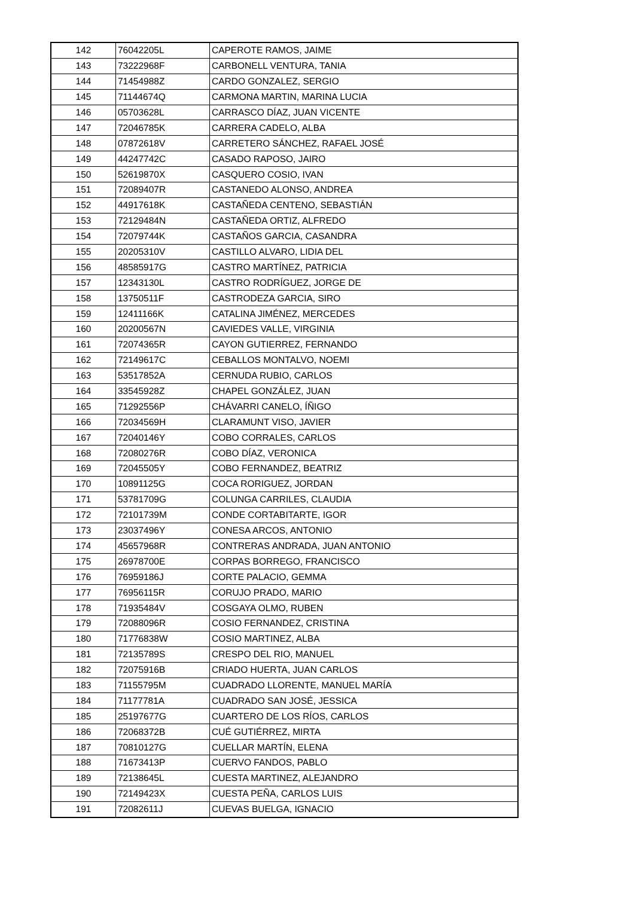| 142 | 76042205L | CAPEROTE RAMOS, JAIME |
| 143 | 73222968F | CARBONELL VENTURA, TANIA |
| 144 | 71454988Z | CARDO GONZALEZ, SERGIO |
| 145 | 71144674Q | CARMONA MARTIN, MARINA LUCIA |
| 146 | 05703628L | CARRASCO DÍAZ, JUAN VICENTE |
| 147 | 72046785K | CARRERA CADELO, ALBA |
| 148 | 07872618V | CARRETERO SÁNCHEZ, RAFAEL JOSÉ |
| 149 | 44247742C | CASADO RAPOSO, JAIRO |
| 150 | 52619870X | CASQUERO COSIO, IVAN |
| 151 | 72089407R | CASTANEDO ALONSO, ANDREA |
| 152 | 44917618K | CASTAÑEDA CENTENO, SEBASTIÁN |
| 153 | 72129484N | CASTAÑEDA ORTIZ, ALFREDO |
| 154 | 72079744K | CASTAÑOS GARCIA, CASANDRA |
| 155 | 20205310V | CASTILLO ALVARO, LIDIA DEL |
| 156 | 48585917G | CASTRO MARTÍNEZ, PATRICIA |
| 157 | 12343130L | CASTRO RODRÍGUEZ, JORGE DE |
| 158 | 13750511F | CASTRODEZA GARCIA, SIRO |
| 159 | 12411166K | CATALINA JIMÉNEZ, MERCEDES |
| 160 | 20200567N | CAVIEDES VALLE, VIRGINIA |
| 161 | 72074365R | CAYON GUTIERREZ, FERNANDO |
| 162 | 72149617C | CEBALLOS MONTALVO, NOEMI |
| 163 | 53517852A | CERNUDA RUBIO, CARLOS |
| 164 | 33545928Z | CHAPEL GONZÁLEZ, JUAN |
| 165 | 71292556P | CHÁVARRI CANELO, ÍÑIGO |
| 166 | 72034569H | CLARAMUNT VISO, JAVIER |
| 167 | 72040146Y | COBO CORRALES, CARLOS |
| 168 | 72080276R | COBO DÍAZ, VERONICA |
| 169 | 72045505Y | COBO FERNANDEZ, BEATRIZ |
| 170 | 10891125G | COCA RORIGUEZ, JORDAN |
| 171 | 53781709G | COLUNGA CARRILES, CLAUDIA |
| 172 | 72101739M | CONDE CORTABITARTE, IGOR |
| 173 | 23037496Y | CONESA ARCOS, ANTONIO |
| 174 | 45657968R | CONTRERAS ANDRADA, JUAN ANTONIO |
| 175 | 26978700E | CORPAS BORREGO, FRANCISCO |
| 176 | 76959186J | CORTE PALACIO, GEMMA |
| 177 | 76956115R | CORUJO PRADO, MARIO |
| 178 | 71935484V | COSGAYA OLMO, RUBEN |
| 179 | 72088096R | COSIO FERNANDEZ, CRISTINA |
| 180 | 71776838W | COSIO MARTINEZ, ALBA |
| 181 | 72135789S | CRESPO DEL RIO, MANUEL |
| 182 | 72075916B | CRIADO HUERTA, JUAN CARLOS |
| 183 | 71155795M | CUADRADO LLORENTE, MANUEL MARÍA |
| 184 | 71177781A | CUADRADO SAN JOSÉ, JESSICA |
| 185 | 25197677G | CUARTERO DE LOS RÍOS, CARLOS |
| 186 | 72068372B | CUÉ GUTIÉRREZ, MIRTA |
| 187 | 70810127G | CUELLAR MARTÍN, ELENA |
| 188 | 71673413P | CUERVO FANDOS, PABLO |
| 189 | 72138645L | CUESTA MARTINEZ, ALEJANDRO |
| 190 | 72149423X | CUESTA PEÑA, CARLOS LUIS |
| 191 | 72082611J | CUEVAS BUELGA, IGNACIO |